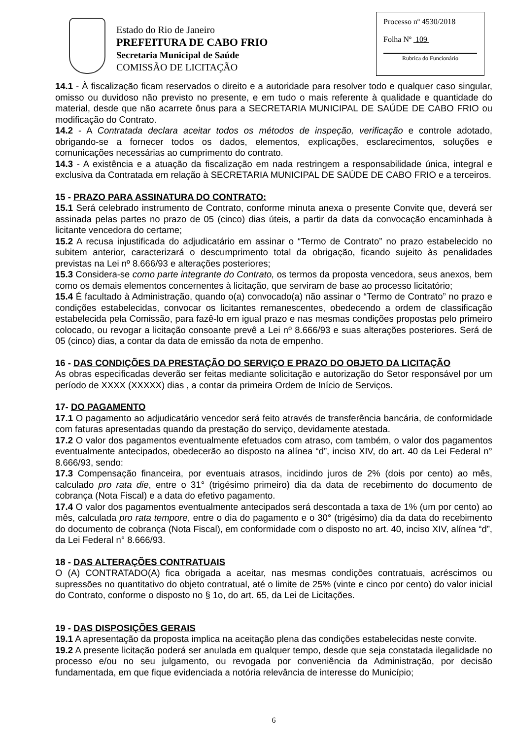Estado do Rio de Janeiro
PREFEITURA DE CABO FRIO
Secretaria Municipal de Saúde
COMISSÃO DE LICITAÇÃO
Processo nº 4530/2018
Folha Nº 109
Rubrica do Funcionário
14.1 - À fiscalização ficam reservados o direito e a autoridade para resolver todo e qualquer caso singular, omisso ou duvidoso não previsto no presente, e em tudo o mais referente à qualidade e quantidade do material, desde que não acarrete ônus para a SECRETARIA MUNICIPAL DE SAÚDE DE CABO FRIO ou modificação do Contrato.
14.2 - A Contratada declara aceitar todos os métodos de inspeção, verificação e controle adotado, obrigando-se a fornecer todos os dados, elementos, explicações, esclarecimentos, soluções e comunicações necessárias ao cumprimento do contrato.
14.3 - A existência e a atuação da fiscalização em nada restringem a responsabilidade única, integral e exclusiva da Contratada em relação à SECRETARIA MUNICIPAL DE SAÚDE DE CABO FRIO e a terceiros.
15 - PRAZO PARA ASSINATURA DO CONTRATO:
15.1 Será celebrado instrumento de Contrato, conforme minuta anexa o presente Convite que, deverá ser assinada pelas partes no prazo de 05 (cinco) dias úteis, a partir da data da convocação encaminhada à licitante vencedora do certame;
15.2 A recusa injustificada do adjudicatário em assinar o “Termo de Contrato” no prazo estabelecido no subitem anterior, caracterizará o descumprimento total da obrigação, ficando sujeito às penalidades previstas na Lei nº 8.666/93 e alterações posteriores;
15.3 Considera-se como parte integrante do Contrato, os termos da proposta vencedora, seus anexos, bem como os demais elementos concernentes à licitação, que serviram de base ao processo licitatório;
15.4 É facultado à Administração, quando o(a) convocado(a) não assinar o “Termo de Contrato” no prazo e condições estabelecidas, convocar os licitantes remanescentes, obedecendo a ordem de classificação estabelecida pela Comissão, para fazê-lo em igual prazo e nas mesmas condições propostas pelo primeiro colocado, ou revogar a licitação consoante prevê a Lei nº 8.666/93 e suas alterações posteriores. Será de 05 (cinco) dias, a contar da data de emissão da nota de empenho.
16 - DAS CONDIÇÕES DA PRESTAÇÃO DO SERVIÇO E PRAZO DO OBJETO DA LICITAÇÃO
As obras especificadas deverão ser feitas mediante solicitação e autorização do Setor responsável por um período de XXXX (XXXXX) dias , a contar da primeira Ordem de Início de Serviços.
17- DO PAGAMENTO
17.1 O pagamento ao adjudicatário vencedor será feito através de transferência bancária, de conformidade com faturas apresentadas quando da prestação do serviço, devidamente atestada.
17.2 O valor dos pagamentos eventualmente efetuados com atraso, com também, o valor dos pagamentos eventualmente antecipados, obedecerão ao disposto na alínea “d”, inciso XIV, do art. 40 da Lei Federal n° 8.666/93, sendo:
17.3 Compensação financeira, por eventuais atrasos, incidindo juros de 2% (dois por cento) ao mês, calculado pro rata die, entre o 31° (trigésimo primeiro) dia da data de recebimento do documento de cobrança (Nota Fiscal) e a data do efetivo pagamento.
17.4 O valor dos pagamentos eventualmente antecipados será descontada a taxa de 1% (um por cento) ao mês, calculada pro rata tempore, entre o dia do pagamento e o 30° (trigésimo) dia da data do recebimento do documento de cobrança (Nota Fiscal), em conformidade com o disposto no art. 40, inciso XIV, alínea “d”, da Lei Federal n° 8.666/93.
18 - DAS ALTERAÇÕES CONTRATUAIS
O (A) CONTRATADO(A) fica obrigada a aceitar, nas mesmas condições contratuais, acréscimos ou supressões no quantitativo do objeto contratual, até o limite de 25% (vinte e cinco por cento) do valor inicial do Contrato, conforme o disposto no § 1o, do art. 65, da Lei de Licitações.
19 - DAS DISPOSIÇÕES GERAIS
19.1 A apresentação da proposta implica na aceitação plena das condições estabelecidas neste convite.
19.2 A presente licitação poderá ser anulada em qualquer tempo, desde que seja constatada ilegalidade no processo e/ou no seu julgamento, ou revogada por conveniência da Administração, por decisão fundamentada, em que fique evidenciada a notória relevância de interesse do Município;
6